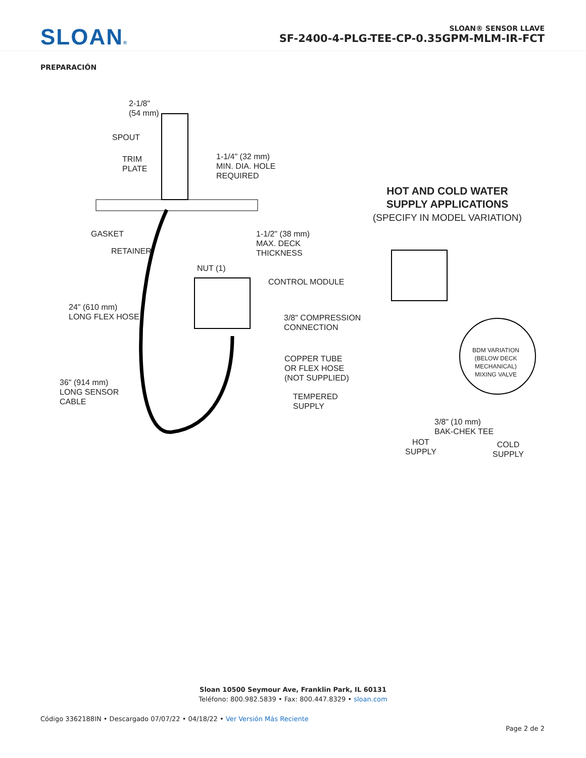SLOAN®
SLOAN® SENSOR LLAVE
SF-2400-4-PLG-TEE-CP-0.35GPM-MLM-IR-FCT
PREPARACIÓN
2-1/8"
(54 mm)
SPOUT
TRIM
PLATE
1-1/4" (32 mm)
MIN. DIA. HOLE
REQUIRED
GASKET
RETAINER
1-1/2" (38 mm)
MAX. DECK
THICKNESS
NUT (1)
CONTROL MODULE
24" (610 mm)
LONG FLEX HOSE
3/8" COMPRESSION
CONNECTION
COPPER TUBE
OR FLEX HOSE
(NOT SUPPLIED)
36" (914 mm)
LONG SENSOR
CABLE
TEMPERED
SUPPLY
HOT AND COLD WATER
SUPPLY APPLICATIONS
(SPECIFY IN MODEL VARIATION)
BDM VARIATION
(BELOW DECK
MECHANICAL)
MIXING VALVE
3/8" (10 mm)
BAK-CHEK TEE
HOT
SUPPLY
COLD
SUPPLY
Sloan 10500 Seymour Ave, Franklin Park, IL 60131
Teléfono: 800.982.5839 • Fax: 800.447.8329 • sloan.com
Código 3362188IN • Descargado 07/07/22 • 04/18/22 • Ver Versión Más Reciente
Page 2 de 2